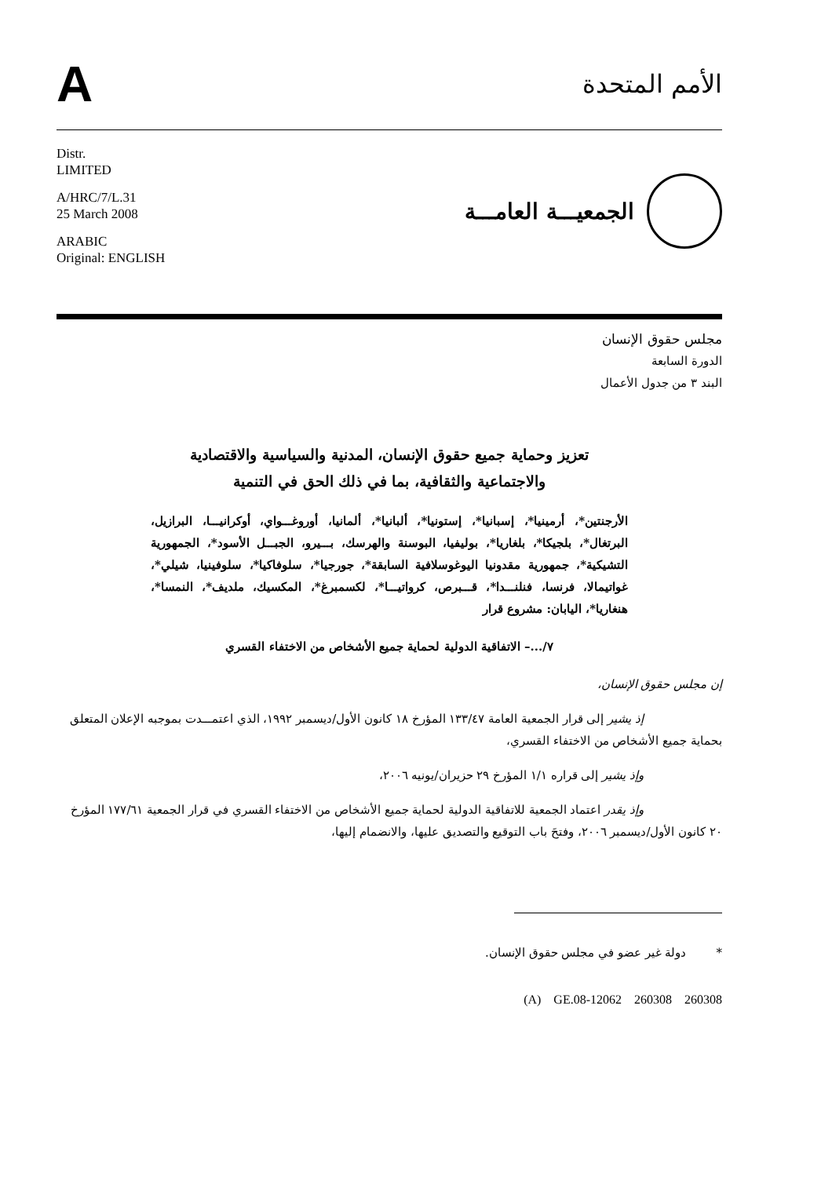A
الأمم المتحدة
Distr.
LIMITED
A/HRC/7/L.31
25 March 2008
ARABIC
Original: ENGLISH
الجمعيـــة العامـــة
مجلس حقوق الإنسان
الدورة السابعة
البند ٣ من جدول الأعمال
تعزيز وحماية جميع حقوق الإنسان، المدنية والسياسية والاقتصادية
والاجتماعية والثقافية، بما في ذلك الحق في التنمية
الأرجنتين*، أرمينيا*، إسبانيا*، إستونيا*، ألبانيا*، ألمانيا، أوروغـــواي، أوكرانيـــا، البرازيل، البرتغال*، بلجيكا*، بلغاريا*، بوليفيا، البوسنة والهرسك، بـــيرو، الجبـــل الأسود*، الجمهورية التشيكية*، جمهورية مقدونيا اليوغوسلافية السابقة*، جورجيا*، سلوفاكيا*، سلوفينيا، شيلي*، غواتيمالا، فرنسا، فنلنـــدا*، قـــبرص، كرواتيـــا*، لكسمبرغ*، المكسيك، ملديف*، النمسا*، هنغاريا*، اليابان: مشروع قرار
٧/...– الاتفاقية الدولية لحماية جميع الأشخاص من الاختفاء القسري
إن مجلس حقوق الإنسان،
إذ يشير إلى قرار الجمعية العامة ١٣٣/٤٧ المؤرخ ١٨ كانون الأول/ديسمبر ١٩٩٢، الذي اعتمـــدت بموجبه الإعلان المتعلق بحماية جميع الأشخاص من الاختفاء القسري،
وإذ يشير إلى قراره ١/١ المؤرخ ٢٩ حزيران/يونيه ٢٠٠٦،
وإذ يقدر اعتماد الجمعية للاتفاقية الدولية لحماية جميع الأشخاص من الاختفاء القسري في قرار الجمعية ١٧٧/٦١ المؤرخ ٢٠ كانون الأول/ديسمبر ٢٠٠٦، وفتحَ باب التوقيع والتصديق عليها، والانضمام إليها،
* دولة غير عضو في مجلس حقوق الإنسان.
(A) GE.08-12062 260308 260308